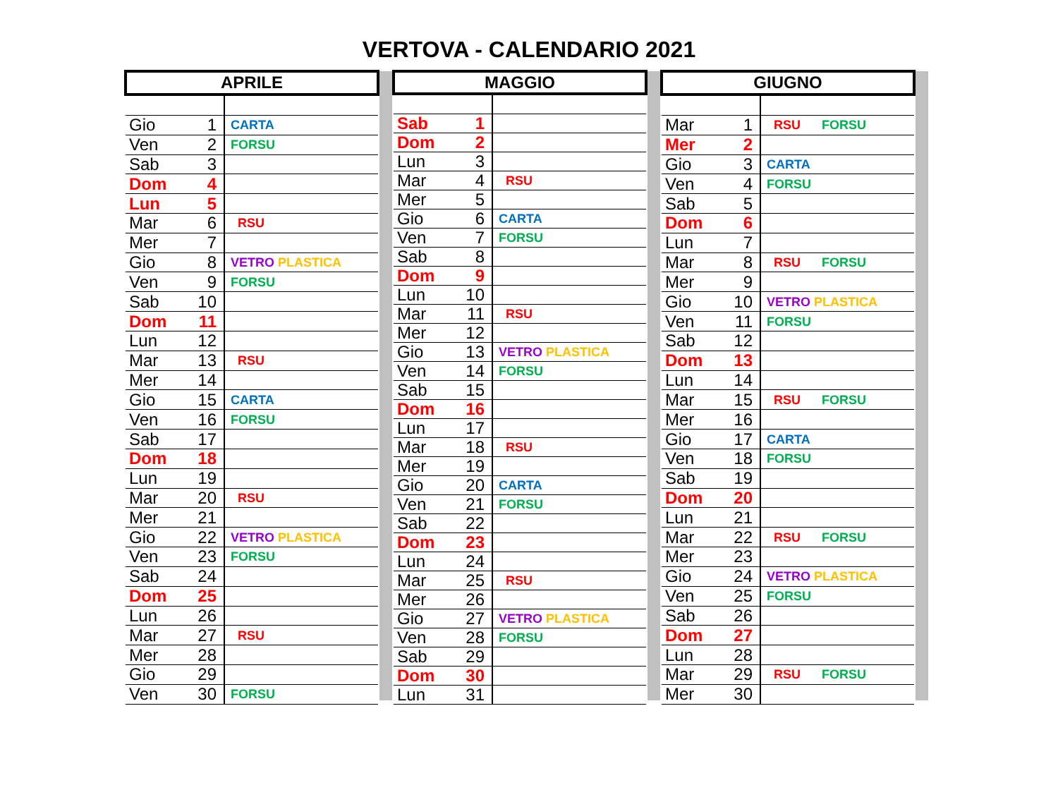VERTOVA - CALENDARIO 2021
| APRILE | | |
| --- | --- | --- |
| Gio | 1 | CARTA |
| Ven | 2 | FORSU |
| Sab | 3 | |
| Dom | 4 | |
| Lun | 5 | |
| Mar | 6 | RSU |
| Mer | 7 | |
| Gio | 8 | VETRO PLASTICA |
| Ven | 9 | FORSU |
| Sab | 10 | |
| Dom | 11 | |
| Lun | 12 | |
| Mar | 13 | RSU |
| Mer | 14 | |
| Gio | 15 | CARTA |
| Ven | 16 | FORSU |
| Sab | 17 | |
| Dom | 18 | |
| Lun | 19 | |
| Mar | 20 | RSU |
| Mer | 21 | |
| Gio | 22 | VETRO PLASTICA |
| Ven | 23 | FORSU |
| Sab | 24 | |
| Dom | 25 | |
| Lun | 26 | |
| Mar | 27 | RSU |
| Mer | 28 | |
| Gio | 29 | |
| Ven | 30 | FORSU |
| MAGGIO | | |
| --- | --- | --- |
| Sab | 1 | |
| Dom | 2 | |
| Lun | 3 | |
| Mar | 4 | RSU |
| Mer | 5 | |
| Gio | 6 | CARTA |
| Ven | 7 | FORSU |
| Sab | 8 | |
| Dom | 9 | |
| Lun | 10 | |
| Mar | 11 | RSU |
| Mer | 12 | |
| Gio | 13 | VETRO PLASTICA |
| Ven | 14 | FORSU |
| Sab | 15 | |
| Dom | 16 | |
| Lun | 17 | |
| Mar | 18 | RSU |
| Mer | 19 | |
| Gio | 20 | CARTA |
| Ven | 21 | FORSU |
| Sab | 22 | |
| Dom | 23 | |
| Lun | 24 | |
| Mar | 25 | RSU |
| Mer | 26 | |
| Gio | 27 | VETRO PLASTICA |
| Ven | 28 | FORSU |
| Sab | 29 | |
| Dom | 30 | |
| Lun | 31 | |
| GIUGNO | | |
| --- | --- | --- |
| Mar | 1 | RSU FORSU |
| Mer | 2 | |
| Gio | 3 | CARTA |
| Ven | 4 | FORSU |
| Sab | 5 | |
| Dom | 6 | |
| Lun | 7 | |
| Mar | 8 | RSU FORSU |
| Mer | 9 | |
| Gio | 10 | VETRO PLASTICA |
| Ven | 11 | FORSU |
| Sab | 12 | |
| Dom | 13 | |
| Lun | 14 | |
| Mar | 15 | RSU FORSU |
| Mer | 16 | |
| Gio | 17 | CARTA |
| Ven | 18 | FORSU |
| Sab | 19 | |
| Dom | 20 | |
| Lun | 21 | |
| Mar | 22 | RSU FORSU |
| Mer | 23 | |
| Gio | 24 | VETRO PLASTICA |
| Ven | 25 | FORSU |
| Sab | 26 | |
| Dom | 27 | |
| Lun | 28 | |
| Mar | 29 | RSU FORSU |
| Mer | 30 | |